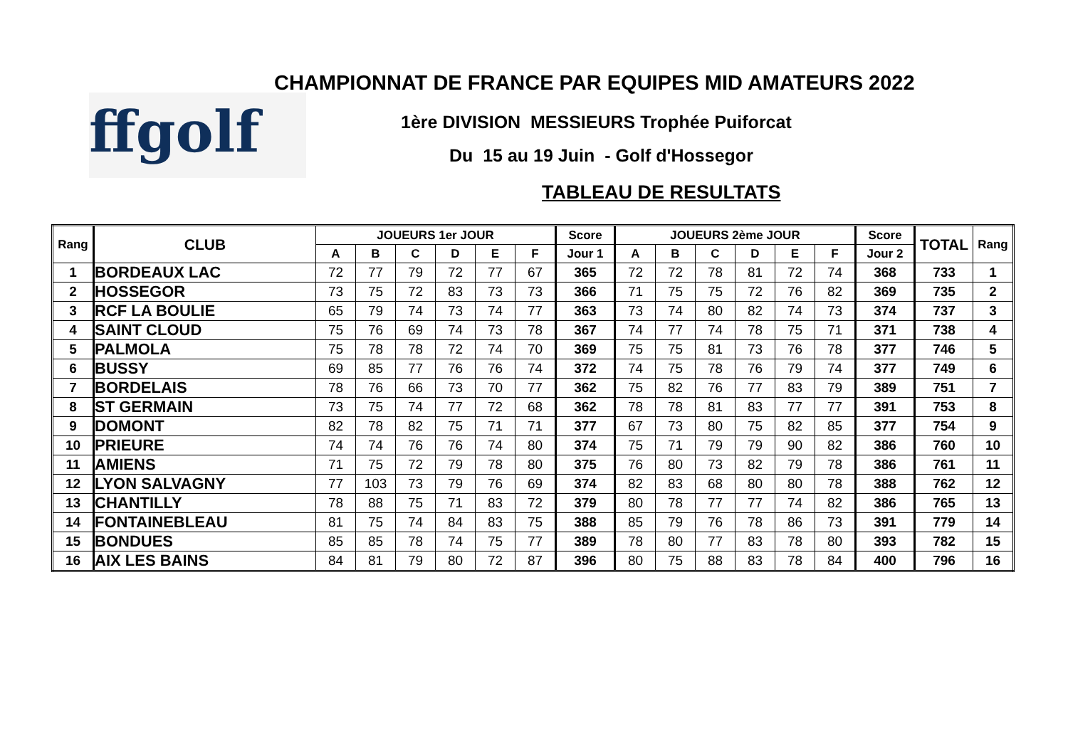ffgolf
CHAMPIONNAT DE FRANCE PAR EQUIPES MID AMATEURS 2022
1ère DIVISION MESSIEURS Trophée Puiforcat
Du 15 au 19 Juin - Golf d'Hossegor
TABLEAU DE RESULTATS
| Rang | CLUB | JOUEURS 1er JOUR | | | | | | Score | JOUEURS 2ème JOUR | | | | | | Score | TOTAL | Rang |
| --- | --- | --- | --- | --- | --- | --- | --- | --- | --- | --- | --- | --- | --- | --- | --- | --- | --- |
| | | A | B | C | D | E | F | Jour 1 | A | B | C | D | E | F | Jour 2 | | |
| 1 | BORDEAUX LAC | 72 | 77 | 79 | 72 | 77 | 67 | 365 | 72 | 72 | 78 | 81 | 72 | 74 | 368 | 733 | 1 |
| 2 | HOSSEGOR | 73 | 75 | 72 | 83 | 73 | 73 | 366 | 71 | 75 | 75 | 72 | 76 | 82 | 369 | 735 | 2 |
| 3 | RCF LA BOULIE | 65 | 79 | 74 | 73 | 74 | 77 | 363 | 73 | 74 | 80 | 82 | 74 | 73 | 374 | 737 | 3 |
| 4 | SAINT CLOUD | 75 | 76 | 69 | 74 | 73 | 78 | 367 | 74 | 77 | 74 | 78 | 75 | 71 | 371 | 738 | 4 |
| 5 | PALMOLA | 75 | 78 | 78 | 72 | 74 | 70 | 369 | 75 | 75 | 81 | 73 | 76 | 78 | 377 | 746 | 5 |
| 6 | BUSSY | 69 | 85 | 77 | 76 | 76 | 74 | 372 | 74 | 75 | 78 | 76 | 79 | 74 | 377 | 749 | 6 |
| 7 | BORDELAIS | 78 | 76 | 66 | 73 | 70 | 77 | 362 | 75 | 82 | 76 | 77 | 83 | 79 | 389 | 751 | 7 |
| 8 | ST GERMAIN | 73 | 75 | 74 | 77 | 72 | 68 | 362 | 78 | 78 | 81 | 83 | 77 | 77 | 391 | 753 | 8 |
| 9 | DOMONT | 82 | 78 | 82 | 75 | 71 | 71 | 377 | 67 | 73 | 80 | 75 | 82 | 85 | 377 | 754 | 9 |
| 10 | PRIEURE | 74 | 74 | 76 | 76 | 74 | 80 | 374 | 75 | 71 | 79 | 79 | 90 | 82 | 386 | 760 | 10 |
| 11 | AMIENS | 71 | 75 | 72 | 79 | 78 | 80 | 375 | 76 | 80 | 73 | 82 | 79 | 78 | 386 | 761 | 11 |
| 12 | LYON SALVAGNY | 77 | 103 | 73 | 79 | 76 | 69 | 374 | 82 | 83 | 68 | 80 | 80 | 78 | 388 | 762 | 12 |
| 13 | CHANTILLY | 78 | 88 | 75 | 71 | 83 | 72 | 379 | 80 | 78 | 77 | 77 | 74 | 82 | 386 | 765 | 13 |
| 14 | FONTAINEBLEAU | 81 | 75 | 74 | 84 | 83 | 75 | 388 | 85 | 79 | 76 | 78 | 86 | 73 | 391 | 779 | 14 |
| 15 | BONDUES | 85 | 85 | 78 | 74 | 75 | 77 | 389 | 78 | 80 | 77 | 83 | 78 | 80 | 393 | 782 | 15 |
| 16 | AIX LES BAINS | 84 | 81 | 79 | 80 | 72 | 87 | 396 | 80 | 75 | 88 | 83 | 78 | 84 | 400 | 796 | 16 |